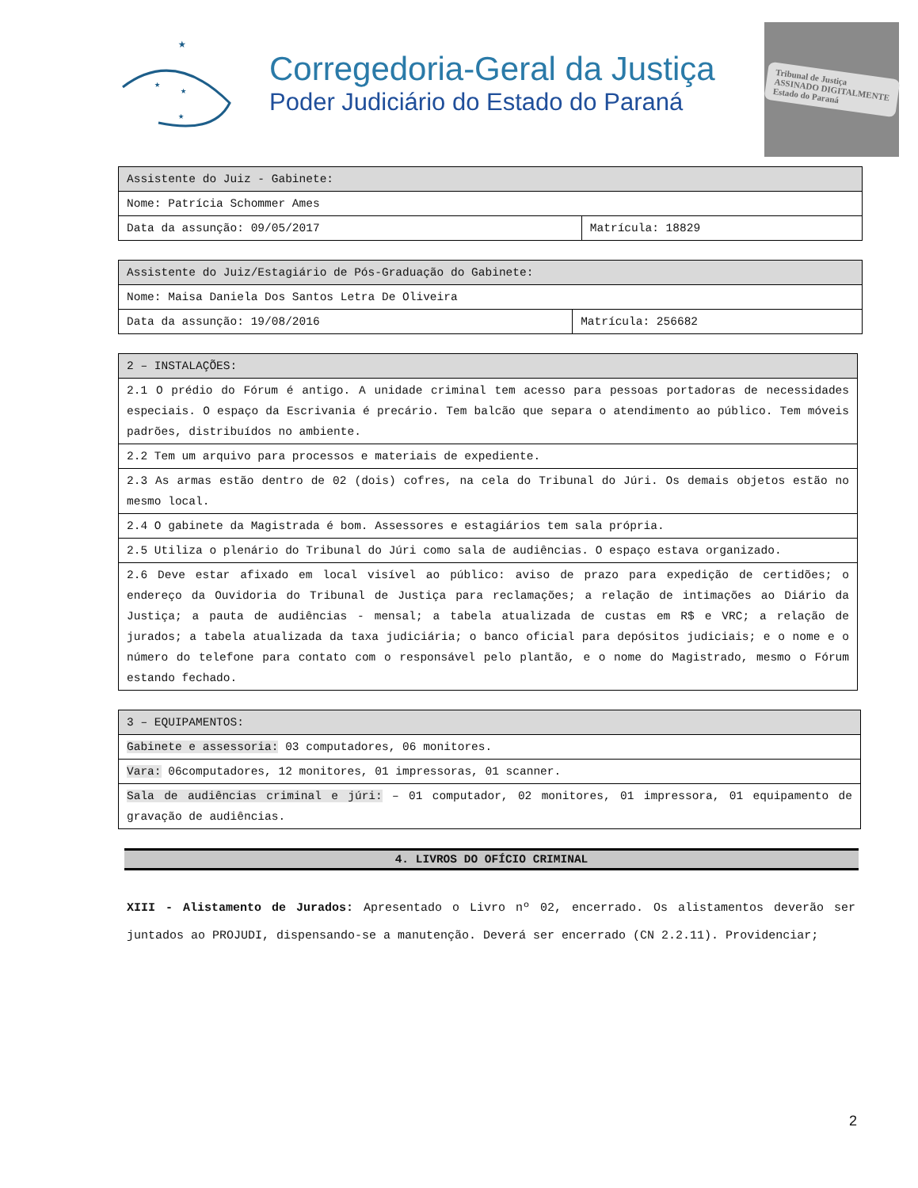★
★
★
★
Corregedoria-Geral da Justiça
Poder Judiciário do Estado do Paraná
Tribunal de Justiça
ASSINADO DIGITALMENTE
Estado do Paraná
| Assistente do Juiz - Gabinete: | |
| --- | --- |
| Nome: Patrícia Schommer Ames | |
| Data da assunção: 09/05/2017 | Matrícula: 18829 |
| Assistente do Juiz/Estagiário de Pós-Graduação do Gabinete: | |
| --- | --- |
| Nome: Maisa Daniela Dos Santos Letra De Oliveira | |
| Data da assunção: 19/08/2016 | Matrícula: 256682 |
| 2 – INSTALAÇÕES: |
| --- |
| 2.1 O prédio do Fórum é antigo. A unidade criminal tem acesso para pessoas portadoras de necessidades especiais. O espaço da Escrivania é precário. Tem balcão que separa o atendimento ao público. Tem móveis padrões, distribuídos no ambiente. |
| 2.2 Tem um arquivo para processos e materiais de expediente. |
| 2.3 As armas estão dentro de 02 (dois) cofres, na cela do Tribunal do Júri. Os demais objetos estão no mesmo local. |
| 2.4 O gabinete da Magistrada é bom. Assessores e estagiários tem sala própria. |
| 2.5 Utiliza o plenário do Tribunal do Júri como sala de audiências. O espaço estava organizado. |
| 2.6 Deve estar afixado em local visível ao público: aviso de prazo para expedição de certidões; o endereço da Ouvidoria do Tribunal de Justiça para reclamações; a relação de intimações ao Diário da Justiça; a pauta de audiências - mensal; a tabela atualizada de custas em R$ e VRC; a relação de jurados; a tabela atualizada da taxa judiciária; o banco oficial para depósitos judiciais; e o nome e o número do telefone para contato com o responsável pelo plantão, e o nome do Magistrado, mesmo o Fórum estando fechado. |
| 3 – EQUIPAMENTOS: |
| --- |
| Gabinete e assessoria: 03 computadores, 06 monitores. |
| Vara: 06computadores, 12 monitores, 01 impressoras, 01 scanner. |
| Sala de audiências criminal e júri: – 01 computador, 02 monitores, 01 impressora, 01 equipamento de gravação de audiências. |
4. LIVROS DO OFÍCIO CRIMINAL
XIII - Alistamento de Jurados: Apresentado o Livro nº 02, encerrado. Os alistamentos deverão ser juntados ao PROJUDI, dispensando-se a manutenção. Deverá ser encerrado (CN 2.2.11). Providenciar;
2